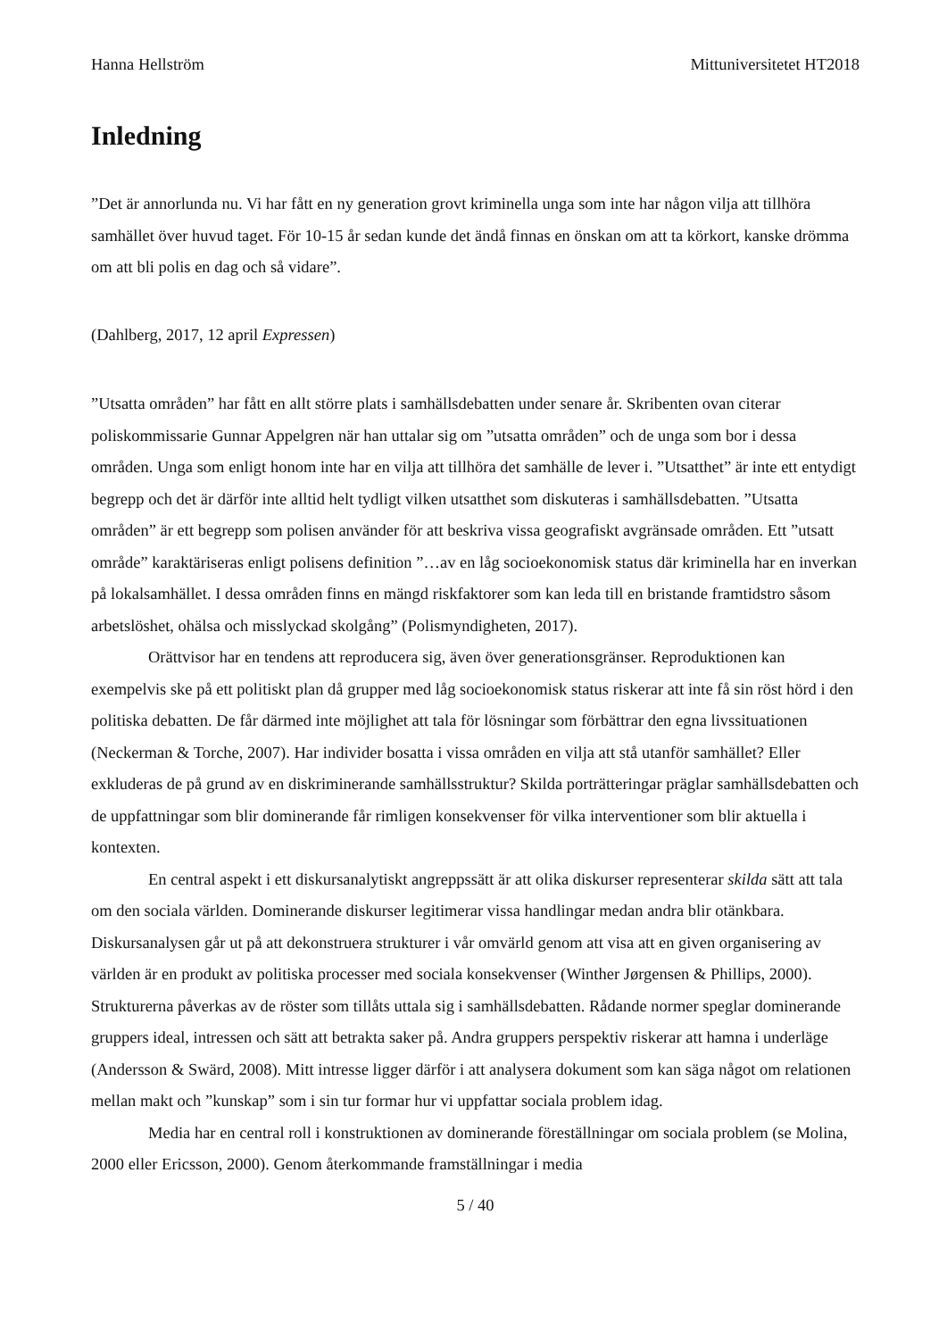Hanna Hellström Mittuniversitetet HT2018
Inledning
”Det är annorlunda nu. Vi har fått en ny generation grovt kriminella unga som inte har någon vilja att tillhöra samhället över huvud taget. För 10-15 år sedan kunde det ändå finnas en önskan om att ta körkort, kanske drömma om att bli polis en dag och så vidare”.
(Dahlberg, 2017, 12 april Expressen)
”Utsatta områden” har fått en allt större plats i samhällsdebatten under senare år. Skribenten ovan citerar poliskommissarie Gunnar Appelgren när han uttalar sig om ”utsatta områden” och de unga som bor i dessa områden. Unga som enligt honom inte har en vilja att tillhöra det samhälle de lever i. ”Utsatthet” är inte ett entydigt begrepp och det är därför inte alltid helt tydligt vilken utsatthet som diskuteras i samhällsdebatten. ”Utsatta områden” är ett begrepp som polisen använder för att beskriva vissa geografiskt avgränsade områden. Ett ”utsatt område” karaktäriseras enligt polisens definition ”…av en låg socioekonomisk status där kriminella har en inverkan på lokalsamhället. I dessa områden finns en mängd riskfaktorer som kan leda till en bristande framtidstro såsom arbetslöshet, ohälsa och misslyckad skolgång” (Polismyndigheten, 2017).
Orättvisor har en tendens att reproducera sig, även över generationsgränser. Reproduktionen kan exempelvis ske på ett politiskt plan då grupper med låg socioekonomisk status riskerar att inte få sin röst hörd i den politiska debatten. De får därmed inte möjlighet att tala för lösningar som förbättrar den egna livssituationen (Neckerman & Torche, 2007). Har individer bosatta i vissa områden en vilja att stå utanför samhället? Eller exkluderas de på grund av en diskriminerande samhällsstruktur? Skilda porträtteringar präglar samhällsdebatten och de uppfattningar som blir dominerande får rimligen konsekvenser för vilka interventioner som blir aktuella i kontexten.
En central aspekt i ett diskursanalytiskt angreppssätt är att olika diskurser representerar skilda sätt att tala om den sociala världen. Dominerande diskurser legitimerar vissa handlingar medan andra blir otänkbara. Diskursanalysen går ut på att dekonstruera strukturer i vår omvärld genom att visa att en given organisering av världen är en produkt av politiska processer med sociala konsekvenser (Winther Jørgensen & Phillips, 2000). Strukturerna påverkas av de röster som tillåts uttala sig i samhällsdebatten. Rådande normer speglar dominerande gruppers ideal, intressen och sätt att betrakta saker på. Andra gruppers perspektiv riskerar att hamna i underläge (Andersson & Swärd, 2008). Mitt intresse ligger därför i att analysera dokument som kan säga något om relationen mellan makt och ”kunskap” som i sin tur formar hur vi uppfattar sociala problem idag.
Media har en central roll i konstruktionen av dominerande föreställningar om sociala problem (se Molina, 2000 eller Ericsson, 2000). Genom återkommande framställningar i media
5 / 40